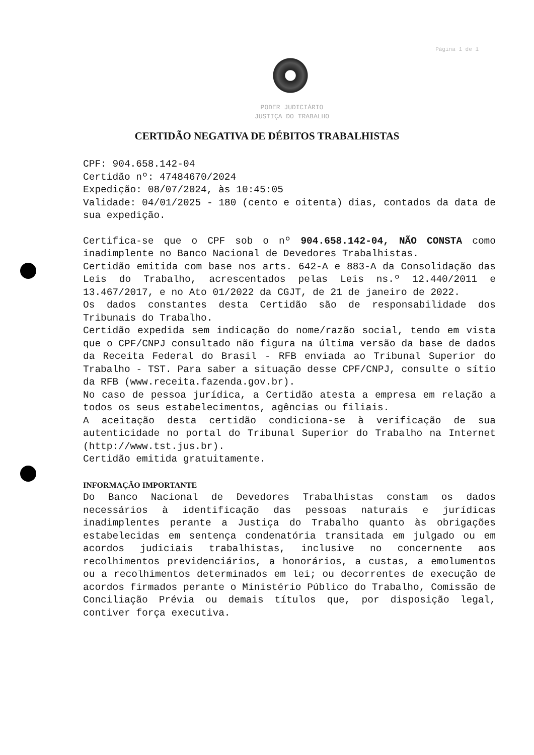Página 1 de 1
PODER JUDICIÁRIO
JUSTIÇA DO TRABALHO
CERTIDÃO NEGATIVA DE DÉBITOS TRABALHISTAS
CPF: 904.658.142-04
Certidão nº: 47484670/2024
Expedição: 08/07/2024, às 10:45:05
Validade: 04/01/2025 - 180 (cento e oitenta) dias, contados da data de sua expedição.
Certifica-se que o CPF sob o nº 904.658.142-04, NÃO CONSTA como inadimplente no Banco Nacional de Devedores Trabalhistas.
Certidão emitida com base nos arts. 642-A e 883-A da Consolidação das Leis do Trabalho, acrescentados pelas Leis ns.º 12.440/2011 e 13.467/2017, e no Ato 01/2022 da CGJT, de 21 de janeiro de 2022.
Os dados constantes desta Certidão são de responsabilidade dos Tribunais do Trabalho.
Certidão expedida sem indicação do nome/razão social, tendo em vista que o CPF/CNPJ consultado não figura na última versão da base de dados da Receita Federal do Brasil - RFB enviada ao Tribunal Superior do Trabalho - TST. Para saber a situação desse CPF/CNPJ, consulte o sítio da RFB (www.receita.fazenda.gov.br).
No caso de pessoa jurídica, a Certidão atesta a empresa em relação a todos os seus estabelecimentos, agências ou filiais.
A aceitação desta certidão condiciona-se à verificação de sua autenticidade no portal do Tribunal Superior do Trabalho na Internet (http://www.tst.jus.br).
Certidão emitida gratuitamente.
INFORMAÇÃO IMPORTANTE
Do Banco Nacional de Devedores Trabalhistas constam os dados necessários à identificação das pessoas naturais e jurídicas inadimplentes perante a Justiça do Trabalho quanto às obrigações estabelecidas em sentença condenatória transitada em julgado ou em acordos judiciais trabalhistas, inclusive no concernente aos recolhimentos previdenciários, a honorários, a custas, a emolumentos ou a recolhimentos determinados em lei; ou decorrentes de execução de acordos firmados perante o Ministério Público do Trabalho, Comissão de Conciliação Prévia ou demais títulos que, por disposição legal, contiver força executiva.